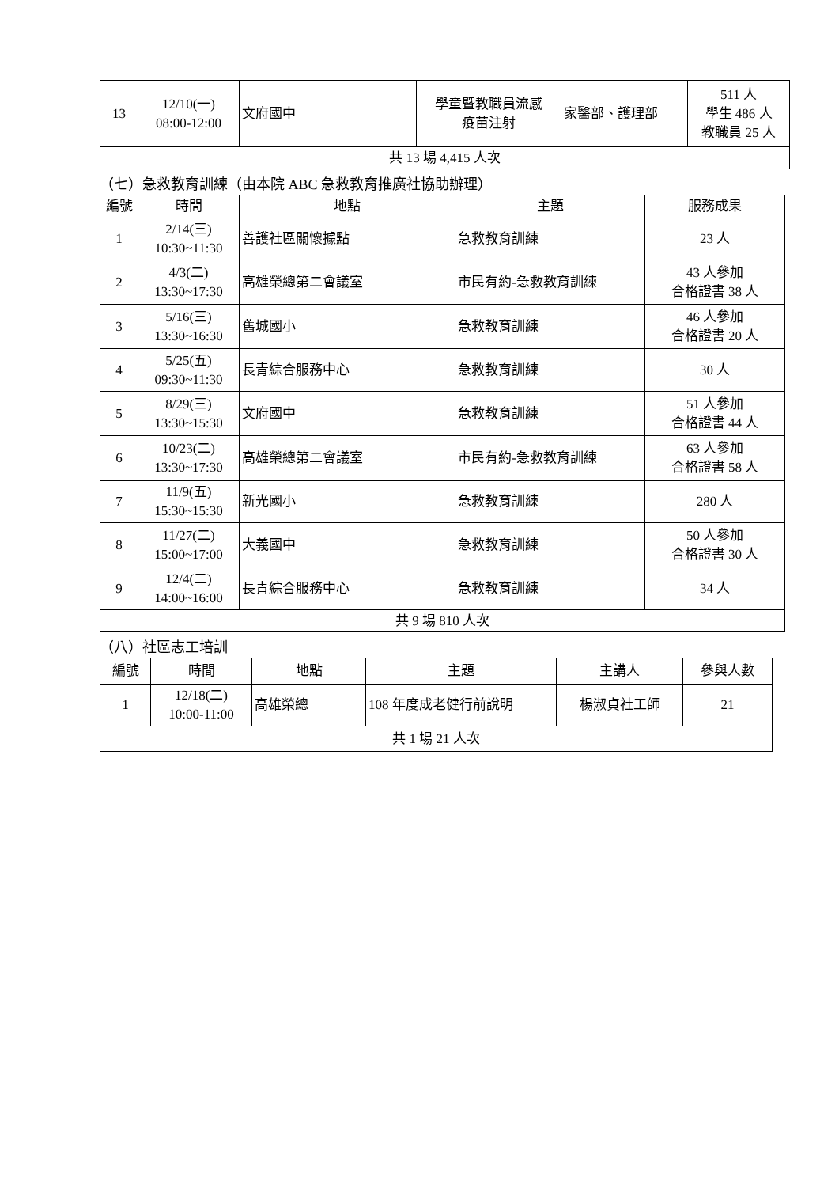| 13 | 12/10(一) 08:00-12:00 | 文府國中 | 學童暨教職員流感 疫苗注射 | 家醫部、護理部 | 511 人 學生 486 人 教職員 25 人 |
| 共 13 場 4,415 人次 | | | | | |
（七）急救教育訓練（由本院 ABC 急救教育推廣社協助辦理）
| 編號 | 時間 | 地點 | 主題 | 服務成果 |
| --- | --- | --- | --- | --- |
| 1 | 2/14(三) 10:30~11:30 | 善護社區關懷據點 | 急救教育訓練 | 23 人 |
| 2 | 4/3(二) 13:30~17:30 | 高雄榮總第二會議室 | 市民有約-急救教育訓練 | 43 人參加 合格證書 38 人 |
| 3 | 5/16(三) 13:30~16:30 | 舊城國小 | 急救教育訓練 | 46 人參加 合格證書 20 人 |
| 4 | 5/25(五) 09:30~11:30 | 長青綜合服務中心 | 急救教育訓練 | 30 人 |
| 5 | 8/29(三) 13:30~15:30 | 文府國中 | 急救教育訓練 | 51 人參加 合格證書 44 人 |
| 6 | 10/23(二) 13:30~17:30 | 高雄榮總第二會議室 | 市民有約-急救教育訓練 | 63 人參加 合格證書 58 人 |
| 7 | 11/9(五) 15:30~15:30 | 新光國小 | 急救教育訓練 | 280 人 |
| 8 | 11/27(二) 15:00~17:00 | 大義國中 | 急救教育訓練 | 50 人參加 合格證書 30 人 |
| 9 | 12/4(二) 14:00~16:00 | 長青綜合服務中心 | 急救教育訓練 | 34 人 |
| 共 9 場 810 人次 | | | | |
（八）社區志工培訓
| 編號 | 時間 | 地點 | 主題 | 主講人 | 參與人數 |
| --- | --- | --- | --- | --- | --- |
| 1 | 12/18(二) 10:00-11:00 | 高雄榮總 | 108 年度成老健行前說明 | 楊淑貞社工師 | 21 |
| 共 1 場 21 人次 | | | | | |